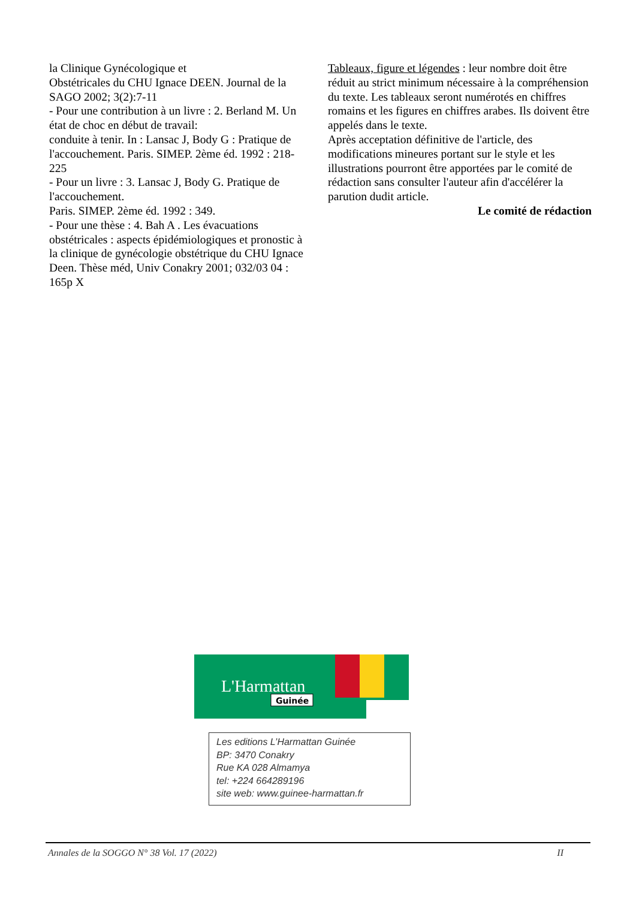la Clinique Gynécologique et
Obstétricales du CHU Ignace DEEN. Journal de la SAGO 2002; 3(2):7-11
- Pour une contribution à un livre : 2. Berland M. Un état de choc en début de travail:
conduite à tenir. In : Lansac J, Body G : Pratique de l'accouchement. Paris. SIMEP. 2ème éd. 1992 : 218-225
- Pour un livre : 3. Lansac J, Body G. Pratique de l'accouchement.
Paris. SIMEP. 2ème éd. 1992 : 349.
- Pour une thèse : 4. Bah A . Les évacuations obstétricales : aspects épidémiologiques et pronostic à la clinique de gynécologie obstétrique du CHU Ignace Deen. Thèse méd, Univ Conakry 2001; 032/03 04 : 165p X
Tableaux, figure et légendes : leur nombre doit être réduit au strict minimum nécessaire à la compréhension du texte. Les tableaux seront numérotés en chiffres romains et les figures en chiffres arabes. Ils doivent être appelés dans le texte.
Après acceptation définitive de l'article, des modifications mineures portant sur le style et les illustrations pourront être apportées par le comité de rédaction sans consulter l'auteur afin d'accélérer la parution dudit article.
Le comité de rédaction
L'Harmattan
Guinée
Les editions L’Harmattan Guinée
BP: 3470 Conakry
Rue KA 028 Almamya
tel: +224 664289196
site web: www.guinee-harmattan.fr
Annales de la SOGGO N° 38 Vol. 17 (2022) II